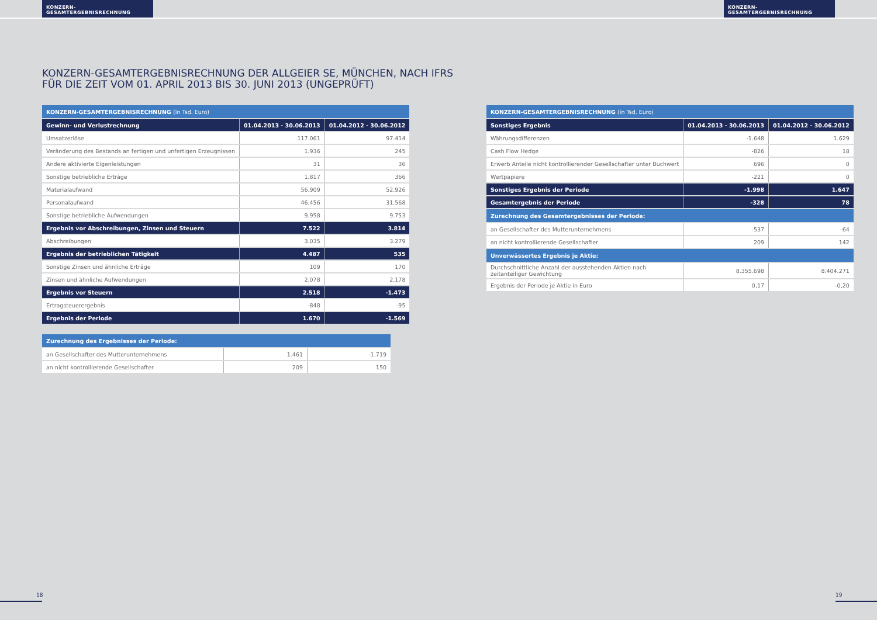KONZERN-GESAMTERGEBNISRECHNUNG KONZERN-GESAMTERGEBNISRECHNUNG
KONZERN-GESAMTERGEBNISRECHNUNG DER ALLGEIER SE, MÜNCHEN, NACH IFRS
FÜR DIE ZEIT VOM 01. APRIL 2013 BIS 30. JUNI 2013 (UNGEPRÜFT)
| KONZERN-GESAMTERGEBNISRECHNUNG (in Tsd. Euro) | | |
| Gewinn- und Verlustrechnung | 01.04.2013 - 30.06.2013 | 01.04.2012 - 30.06.2012 |
| Umsatzerlöse | 117.061 | 97.414 |
| Veränderung des Bestands an fertigen und unfertigen Erzeugnissen | 1.936 | 245 |
| Andere aktivierte Eigenleistungen | 31 | 36 |
| Sonstige betriebliche Erträge | 1.817 | 366 |
| Materialaufwand | 56.909 | 52.926 |
| Personalaufwand | 46.456 | 31.568 |
| Sonstige betriebliche Aufwendungen | 9.958 | 9.753 |
| Ergebnis vor Abschreibungen, Zinsen und Steuern | 7.522 | 3.814 |
| Abschreibungen | 3.035 | 3.279 |
| Ergebnis der betrieblichen Tätigkeit | 4.487 | 535 |
| Sonstige Zinsen und ähnliche Erträge | 109 | 170 |
| Zinsen und ähnliche Aufwendungen | 2.078 | 2.178 |
| Ergebnis vor Steuern | 2.518 | -1.473 |
| Ertragsteuerergebnis | -848 | -95 |
| Ergebnis der Periode | 1.670 | -1.569 |
| Zurechnung des Ergebnisses der Periode: | | |
| an Gesellschafter des Mutterunternehmens | 1.461 | -1.719 |
| an nicht kontrollierende Gesellschafter | 209 | 150 |
| KONZERN-GESAMTERGEBNISRECHNUNG (in Tsd. Euro) | | |
| Sonstiges Ergebnis | 01.04.2013 - 30.06.2013 | 01.04.2012 - 30.06.2012 |
| Währungsdifferenzen | -1.648 | 1.629 |
| Cash Flow Hedge | -826 | 18 |
| Erwerb Anteile nicht kontrollierender Gesellschafter unter Buchwert | 696 | 0 |
| Wertpapiere | -221 | 0 |
| Sonstiges Ergebnis der Periode | -1.998 | 1.647 |
| Gesamtergebnis der Periode | -328 | 78 |
| Zurechnung des Gesamtergebnisses der Periode: | | |
| an Gesellschafter des Mutterunternehmens | -537 | -64 |
| an nicht kontrollierende Gesellschafter | 209 | 142 |
| Unverwässertes Ergebnis je Aktie: | | |
| Durchschnittliche Anzahl der ausstehenden Aktien nach zeitanteiliger Gewichtung | 8.355.698 | 8.404.271 |
| Ergebnis der Periode je Aktie in Euro | 0,17 | -0,20 |
18 19